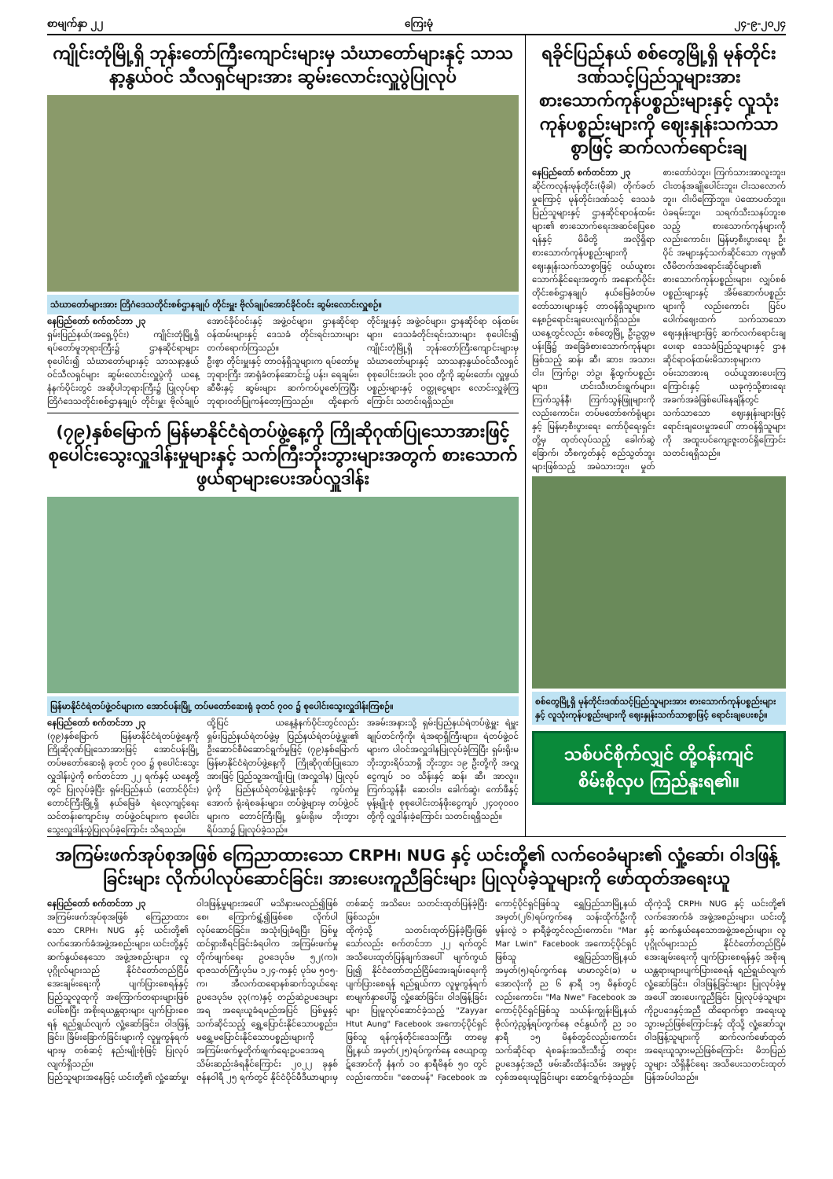စာမျက်နှာ ၂၂ ကြေးမုံ ၂၄-၉-၂၀၂၄
ကျိုင်းတုံမြို့ရှိ ဘုန်းတော်ကြီးကျောင်းများမှ သံဃာတော်များနှင့် သာသနာ့နွယ်ဝင် သီလရှင်များအား ဆွမ်းလောင်းလှူပွဲပြုလုပ်
သံဃာတော်များအား တြိဂံဒေသတိုင်းစစ်ဌာနချုပ် တိုင်းမှူး ဗိုလ်ချုပ်အောင်ခိုင်ဝင်း ဆွမ်းလောင်းလှူစဉ်။
နေပြည်တော် စက်တင်ဘာ ၂၃
ရှမ်းပြည်နယ်(အရှေ့ပိုင်း) ကျိုင်းတုံမြို့ရှိ ရပ်တော်မူဘုရားကြီး၌ ဌာနဆိုင်ရာများ စုပေါင်း၍ သံဃာတော်များနှင့် သာသနာ့နွယ်ဝင်သီလရှင်များ ဆွမ်းလောင်းလှူပွဲကို ယနေ့နံနက်ပိုင်းတွင် အဆိုပါဘုရားကြီး၌ ပြုလုပ်ရာ တြိဂံဒေသတိုင်းစစ်ဌာနချုပ် တိုင်းမှူး ဗိုလ်ချုပ်အောင်ခိုင်ဝင်းနှင့် အဖွဲ့ဝင်များ၊ ဌာနဆိုင်ရာ ဝန်ထမ်းများနှင့် ဒေသခံ တိုင်းရင်းသားများ တက်ရောက်ကြသည်။
ဦးစွာ တိုင်းမှူးနှင့် တာဝန်ရှိသူများက ရပ်တော်မူဘုရားကြီး အာရုံခံတန်ဆောင်း၌ ပန်း၊ ရေချမ်း၊ ဆီမီးနှင့် ဆွမ်းများ ဆက်ကပ်ပူဇော်ကြပြီး ဘုရားဝတ်ပြုကန်တော့ကြသည်။ ထို့နောက် တိုင်းမှူးနှင့် အဖွဲ့ဝင်များ၊ ဌာနဆိုင်ရာ ဝန်ထမ်းများ၊ ဒေသခံတိုင်းရင်းသားများ စုပေါင်း၍ ကျိုင်းတုံမြို့ရှိ ဘုန်းတော်ကြီးကျောင်းများမှ သံဃာတော်များနှင့် သာသနာ့နွယ်ဝင်သီလရှင် စုစုပေါင်းအပါး ၃၀၀ တို့ကို ဆွမ်းတော်၊ လှူဖွယ်ပစ္စည်းများနှင့် ဝတ္ထုငွေများ လောင်းလှူခဲ့ကြကြောင်း သတင်းရရှိသည်။
(၇၉)နှစ်မြောက် မြန်မာနိုင်ငံရဲတပ်ဖွဲ့နေ့ကို ကြိုဆိုဂုဏ်ပြုသောအားဖြင့် စုပေါင်းသွေးလှူဒါန်းမှုများနှင့် သက်ကြီးဘိုးဘွားများအတွက် စားသောက်ဖွယ်ရာများပေးအပ်လှူဒါန်း
မြန်မာနိုင်ငံရဲတပ်ဖွဲ့ဝင်များက အောင်ပန်းမြို့ တပ်မတော်ဆေးရုံ ခုတင် ၇၀၀ ၌ စုပေါင်းသွေးလှူဒါန်းကြစဉ်။
နေပြည်တော် စက်တင်ဘာ ၂၃
(၇၉)နှစ်မြောက် မြန်မာနိုင်ငံရဲတပ်ဖွဲ့နေ့ကို ကြိုဆိုဂုဏ်ပြုသောအားဖြင့် အောင်ပန်းမြို့ တပ်မတော်ဆေးရုံ ခုတင် ၇၀၀ ၌ စုပေါင်းသွေးလှူဒါန်းပွဲကို စက်တင်ဘာ ၂၂ ရက်နှင့် ယနေ့တို့တွင် ပြုလုပ်ခဲ့ပြီး ရှမ်းပြည်နယ် (တောင်ပိုင်း) တောင်ကြီးမြို့ရှိ နယ်မြေခံ ရဲလေ့ကျင့်ရေးသင်တန်းကျောင်းမှ တပ်ဖွဲ့ဝင်များက စုပေါင်းသွေးလှူဒါန်းပွဲပြုလုပ်ခဲ့ကြောင်း သိရသည်။
ထို့ပြင် ယနေ့နံနက်ပိုင်းတွင်လည်း ရှမ်းပြည်နယ်ရဲတပ်ဖွဲ့မှ ပြည်နယ်ရဲတပ်ဖွဲ့မှူး၏ ဦးဆောင်စီမံဆောင်ရွက်မှုဖြင့် (၇၉)နှစ်မြောက် မြန်မာနိုင်ငံရဲတပ်ဖွဲ့နေ့ကို ကြိုဆိုဂုဏ်ပြုသောအားဖြင့် ပြည်သူ့အကျိုးပြု (အလှူဒါန) ပြုလုပ်ပွဲကို ပြည်နယ်ရဲတပ်ဖွဲ့မှူးရုံးနှင့် ကွပ်ကဲမှုအောက် ရုံးရဲစခန်းများ၊ တပ်ဖွဲ့များမှ တပ်ဖွဲ့ဝင်များက တောင်ကြီးမြို့ ရှမ်းရိုးမ ဘိုးဘွားရိပ်သာ၌ ပြုလုပ်ခဲ့သည်။
အခမ်းအနားသို့ ရှမ်းပြည်နယ်ရဲတပ်ဖွဲ့မှူး ရဲမှူးချုပ်တင်ကိုကို၊ ရဲအရာရှိကြီးများ၊ ရဲတပ်ဖွဲ့ဝင်များက ပါဝင်အလှူဒါနပြုလုပ်ခဲ့ကြပြီး ရှမ်းရိုးမဘိုးဘွားရိပ်သာရှိ ဘိုးဘွား ၁၉ ဦးတို့ကို အလှူငွေကျပ် ၁၀ သိန်းနှင့် ဆန်၊ ဆီ၊ အာလူး၊ ကြက်သွန်နီ၊ ဆေးဝါး၊ ခေါက်ဆွဲ၊ ကော်ဖီနှင့် မုန့်မျိုးစုံ စုစုပေါင်းတန်ဖိုးငွေကျပ် ၂၄၀၇၀၀၀ တို့ကို လှူဒါန်းခဲ့ကြောင်း သတင်းရရှိသည်။
ရခိုင်ပြည်နယ် စစ်တွေမြို့ရှိ မုန်တိုင်းဒဏ်သင့်ပြည်သူများအား စားသောက်ကုန်ပစ္စည်းများနှင့် လူသုံးကုန်ပစ္စည်းများကို ဈေးနှုန်းသက်သာစွာဖြင့် ဆက်လက်ရောင်းချ
နေပြည်တော် စက်တင်ဘာ ၂၃
ဆိုင်ကလုန်းမုန်တိုင်း(မိုခါ) တိုက်ခတ်မှုကြောင့် မုန်တိုင်းဒဏ်သင့် ဒေသခံပြည်သူများနှင့် ဌာနဆိုင်ရာဝန်ထမ်းများ၏ စားသောက်ရေးအဆင်ပြေစေရန်နှင့် မိမိတို့ အလိုရှိရာ စားသောက်ကုန်ပစ္စည်းများကို ဈေးနှုန်းသက်သာစွာဖြင့် ဝယ်ယူစားသောက်နိုင်ရေးအတွက် အနောက်ပိုင်းတိုင်းစစ်ဌာနချုပ် နယ်မြေခံတပ်မတော်သားများနှင့် တာဝန်ရှိသူများက နေ့စဉ်ရောင်းချပေးလျက်ရှိသည်။
ယနေ့တွင်လည်း စစ်တွေမြို့ ဦးဥတ္တမပန်းခြံ၌ အခြေခံစားသောက်ကုန်များဖြစ်သည့် ဆန်၊ ဆီ၊ ဆား၊ အသား၊ ငါး၊ ကြက်ဥ၊ ဘဲဥ၊ နို့ထွက်ပစ္စည်းများ၊ ဟင်းသီးဟင်းရွက်များ၊ ကြက်သွန်နီ၊ ကြက်သွန်ဖြူများကိုလည်းကောင်း၊ တပ်မတော်စက်ရုံများနှင့် မြန်မာ့စီးပွားရေး ကော်ပိုရေးရှင်းတို့မှ ထုတ်လုပ်သည့် ခေါက်ဆွဲခြောက်၊ ဘီစကွတ်နှင့် စည်သွတ်ဘူးများဖြစ်သည့် အမဲသားဘူး၊ မှုတ်စားတော်ပဲဘူး၊ ကြက်သားအာလူးဘူး၊ ငါးတန်အချိုပေါင်းဘူး၊ ငါးသလောက်ဘူး၊ ငါးပိကြော်ဘူး၊ ပဲထောပတ်ဘူး၊ ပဲခရမ်းဘူး၊ သရက်သီးသနပ်ဘူးစသည့် စားသောက်ကုန်များကိုလည်းကောင်း၊ မြန်မာ့စီးပွားရေး ဦးပိုင် အများနှင့်သက်ဆိုင်သော ကုမ္ပဏီလီမိတက်အရောင်းဆိုင်များ၏ စားသောက်ကုန်ပစ္စည်းများ၊ လျှပ်စစ်ပစ္စည်းများနှင့် အိမ်ဆောက်ပစ္စည်းများကို လည်းကောင်း ပြင်ပပေါက်ဈေးထက် သက်သာသော ဈေးနှုန်းများဖြင့် ဆက်လက်ရောင်းချပေးရာ ဒေသခံပြည်သူများနှင့် ဌာနဆိုင်ရာဝန်ထမ်းမိသားစုများက ဝမ်းသာအားရ ဝယ်ယူအားပေးကြကြောင်းနှင့် ယခုကဲ့သို့စားရေးအခက်အခဲဖြစ်ပေါ်နေချိန်တွင် သက်သာသော ဈေးနှုန်းများဖြင့် ရောင်းချပေးမှုအပေါ် တာဝန်ရှိသူများကို အထူးပင်ကျေးဇူးတင်ရှိကြောင်း သတင်းရရှိသည်။
စစ်တွေမြို့ရှိ မုန်တိုင်းဒဏ်သင့်ပြည်သူများအား စားသောက်ကုန်ပစ္စည်းများနှင့် လူသုံးကုန်ပစ္စည်းများကို ဈေးနှုန်းသက်သာစွာဖြင့် ရောင်းချပေးစဉ်။
သစ်ပင်စိုက်လျှင် တို့ဝန်းကျင်
စိမ်းစိုလှပ ကြည်နူးရ၏။
အကြမ်းဖက်အုပ်စုအဖြစ် ကြေညာထားသော CRPH၊ NUG နှင့် ယင်းတို့၏ လက်ဝေခံများ၏ လှုံ့ဆော်၊ ဝါဒဖြန့်ခြင်းများ လိုက်ပါလုပ်ဆောင်ခြင်း၊ အားပေးကူညီခြင်းများ ပြုလုပ်ခဲ့သူများကို ဖော်ထုတ်အရေးယူ
နေပြည်တော် စက်တင်ဘာ ၂၃
အကြမ်းဖက်အုပ်စုအဖြစ် ကြေညာထားသော CRPH၊ NUG နှင့် ယင်းတို့၏ လက်အောက်ခံအဖွဲ့အစည်းများ၊ ယင်းတို့နှင့်ဆက်နွယ်နေသော အဖွဲ့အစည်းများ၊ လူပုဂ္ဂိုလ်များသည် နိုင်ငံတော်တည်ငြိမ်အေးချမ်းရေးကို ပျက်ပြားစေရန်နှင့်ပြည်သူလူထုကို အကြောက်တရားများဖြစ်ပေါ်စေပြီး အစိုးရယန္တရားများ ပျက်ပြားစေရန် ရည်ရွယ်လျက် လှုံ့ဆော်ခြင်း၊ ဝါဒဖြန့်ခြင်း၊ ခြိမ်းခြောက်ခြင်းများကို လူမှုကွန်ရက်များမှ တစ်ဆင့် နည်းမျိုးစုံဖြင့် ပြုလုပ်လျက်ရှိသည်။
ပြည်သူများအနေဖြင့် ယင်းတို့၏ လှုံ့ဆော်မှု၊ ဝါဒဖြန့်မှုများအပေါ် မသိနားမလည်၍ဖြစ်စေ၊ ကြောက်ရွံ့၍ဖြစ်စေ လိုက်ပါလုပ်ဆောင်ခြင်း၊ အသုံးပြုခံရပြီး ပြစ်မှုထင်ရှားစီရင်ခြင်းခံရပါက အကြမ်းဖက်မှုတိုက်ဖျက်ရေး ဥပဒေပုဒ်မ ၅၂(က)၊ ရာဇသတ်ကြီးပုဒ်မ ၁၂၄-ကနှင့် ပုဒ်မ ၅၀၅-က၊ အီလက်ထရောနစ်ဆက်သွယ်ရေး ဥပဒေပုဒ်မ ၃၃(က)နှင့် တည်ဆဲဥပဒေများအရ အရေးယူခံရမည်အပြင် ပြစ်မှုနှင့်သက်ဆိုင်သည့် ရွှေ့ပြောင်းနိုင်သောပစ္စည်း၊ မရွှေ့မပြောင်းနိုင်သောပစ္စည်းများကို အကြမ်းဖက်မှုတိုက်ဖျက်ရေးဥပဒေအရ သိမ်းဆည်းခံရနိုင်ကြောင်း ၂၀၂၂ ခုနှစ် ဇန်နဝါရီ ၂၅ ရက်တွင် နိုင်ငံပိုင်မီဒီယာများမှ တစ်ဆင့် အသိပေး သတင်းထုတ်ပြန်ခဲ့ပြီးဖြစ်သည်။
ထိုကဲ့သို့ သတင်းထုတ်ပြန်ခဲ့ပြီးဖြစ်သော်လည်း စက်တင်ဘာ ၂၂ ရက်တွင် အသိပေးထုတ်ပြန်ချက်အပေါ် မျက်ကွယ်ပြု၍ နိုင်ငံတော်တည်ငြိမ်အေးချမ်းရေးကို ပျက်ပြားစေရန် ရည်ရွယ်ကာ လူမှုကွန်ရက်စာမျက်နှာပေါ်၌ လှုံ့ဆော်ခြင်း၊ ဝါဒဖြန့်ခြင်းများ ပြုမူလုပ်ဆောင်ခဲ့သည့် "Zayyar Htut Aung" Facebook အကောင့်ပိုင်ရှင်ဖြစ်သူ ရန်ကုန်တိုင်းဒေသကြီး တာမွေမြို့နယ် အမှတ်(၂၅)ရပ်ကွက်နေ ဇေယျာထွဋ်အောင်ကို နံနက် ၁၀ နာရီမိနစ် ၅၀ တွင်လည်းကောင်း၊ "စေတမန်" Facebook အကောင့်ပိုင်ရှင်ဖြစ်သူ ရွှေပြည်သာမြို့နယ် အမှတ်(၂၆)ရပ်ကွက်နေ သန်းထိုက်ဦးကို မွန်းလွဲ ၁ နာရီခွဲတွင်လည်းကောင်း၊ "Mar Mar Lwin" Facebook အကောင့်ပိုင်ရှင်ဖြစ်သူ ရွှေပြည်သာမြို့နယ် အမှတ်(၅)ရပ်ကွက်နေ မာမာလွင်(ခ) မအောလုံးကို ည ၆ နာရီ ၁၅ မိနစ်တွင်လည်းကောင်း၊ "Ma Nwe" Facebook အကောင့်ပိုင်ရှင်ဖြစ်သူ သယ်န်းကျွန်းမြို့နယ် ဗိုလ်ကဲ့ညွန့်ရပ်ကွက်နေ ဇင်နွယ်ကို ည ၁၀ နာရီ ၁၅ မိနစ်တွင်လည်းကောင်း သက်ဆိုင်ရာ ရဲစခန်းအသီးသီး၌ တရားဥပဒေနှင့်အညီ ဖမ်းဆီးထိန်းသိမ်း အမှုဖွင့်လှစ်အရေးယူခြင်းများ ဆောင်ရွက်ခဲ့သည်။
ထိုကဲ့သို့ CRPH၊ NUG နှင့် ယင်းတို့၏ လက်အောက်ခံ အဖွဲ့အစည်းများ၊ ယင်းတို့နှင့် ဆက်နွယ်နေသောအဖွဲ့အစည်းများ၊ လူပုဂ္ဂိုလ်များသည် နိုင်ငံတော်တည်ငြိမ်အေးချမ်းရေးကို ပျက်ပြားစေရန်နှင့် အစိုးရယန္တရားများပျက်ပြားစေရန် ရည်ရွယ်လျက် လှုံ့ဆော်ခြင်း၊ ဝါဒဖြန့်ခြင်းများ ပြုလုပ်ခဲ့မှုအပေါ် အားပေးကူညီခြင်း ပြုလုပ်ခဲ့သူများကိုဥပဒေနှင့်အညီ ထိရောက်စွာ အရေးယူသွားမည်ဖြစ်ကြောင်းနှင့် ထိုသို့ လှုံ့ဆော်သူ၊ ဝါဒဖြန့်သူများကို ဆက်လက်ဖော်ထုတ်အရေးယူသွားမည်ဖြစ်ကြောင်း မိဘပြည်သူများ သိရှိနိုင်ရေး အသိပေးသတင်းထုတ်ပြန်အပ်ပါသည်။